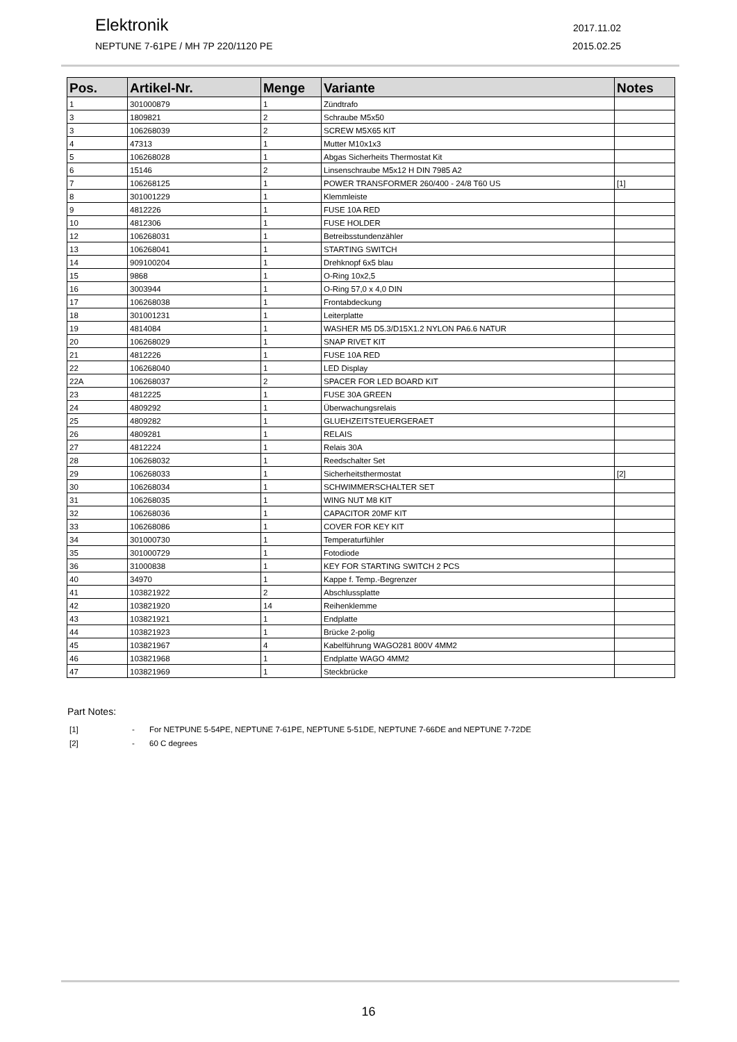Elektronik
2017.11.02
NEPTUNE 7-61PE / MH 7P 220/1120 PE 2015.02.25
| Pos. | Artikel-Nr. | Menge | Variante | Notes |
| --- | --- | --- | --- | --- |
| 1 | 301000879 | 1 | Zündtrafo | |
| 3 | 1809821 | 2 | Schraube M5x50 | |
| 3 | 106268039 | 2 | SCREW M5X65 KIT | |
| 4 | 47313 | 1 | Mutter M10x1x3 | |
| 5 | 106268028 | 1 | Abgas Sicherheits Thermostat Kit | |
| 6 | 15146 | 2 | Linsenschraube M5x12 H DIN 7985 A2 | |
| 7 | 106268125 | 1 | POWER TRANSFORMER 260/400 - 24/8 T60 US | [1] |
| 8 | 301001229 | 1 | Klemmleiste | |
| 9 | 4812226 | 1 | FUSE 10A RED | |
| 10 | 4812306 | 1 | FUSE HOLDER | |
| 12 | 106268031 | 1 | Betreibsstundenzähler | |
| 13 | 106268041 | 1 | STARTING SWITCH | |
| 14 | 909100204 | 1 | Drehknopf 6x5 blau | |
| 15 | 9868 | 1 | O-Ring 10x2,5 | |
| 16 | 3003944 | 1 | O-Ring 57,0 x 4,0 DIN | |
| 17 | 106268038 | 1 | Frontabdeckung | |
| 18 | 301001231 | 1 | Leiterplatte | |
| 19 | 4814084 | 1 | WASHER M5 D5.3/D15X1.2 NYLON PA6.6 NATUR | |
| 20 | 106268029 | 1 | SNAP RIVET KIT | |
| 21 | 4812226 | 1 | FUSE 10A RED | |
| 22 | 106268040 | 1 | LED Display | |
| 22A | 106268037 | 2 | SPACER FOR LED BOARD KIT | |
| 23 | 4812225 | 1 | FUSE 30A GREEN | |
| 24 | 4809292 | 1 | Überwachungsrelais | |
| 25 | 4809282 | 1 | GLUEHZEITSTEUERGERAET | |
| 26 | 4809281 | 1 | RELAIS | |
| 27 | 4812224 | 1 | Relais 30A | |
| 28 | 106268032 | 1 | Reedschalter Set | |
| 29 | 106268033 | 1 | Sicherheitsthermostat | [2] |
| 30 | 106268034 | 1 | SCHWIMMERSCHALTER SET | |
| 31 | 106268035 | 1 | WING NUT M8 KIT | |
| 32 | 106268036 | 1 | CAPACITOR 20MF KIT | |
| 33 | 106268086 | 1 | COVER FOR KEY KIT | |
| 34 | 301000730 | 1 | Temperaturfühler | |
| 35 | 301000729 | 1 | Fotodiode | |
| 36 | 31000838 | 1 | KEY FOR STARTING SWITCH 2 PCS | |
| 40 | 34970 | 1 | Kappe f. Temp.-Begrenzer | |
| 41 | 103821922 | 2 | Abschlussplatte | |
| 42 | 103821920 | 14 | Reihenklemme | |
| 43 | 103821921 | 1 | Endplatte | |
| 44 | 103821923 | 1 | Brücke 2-polig | |
| 45 | 103821967 | 4 | Kabelführung WAGO281 800V 4MM2 | |
| 46 | 103821968 | 1 | Endplatte WAGO 4MM2 | |
| 47 | 103821969 | 1 | Steckbrücke | |
Part Notes:
[1] - For NETPUNE 5-54PE, NEPTUNE 7-61PE, NEPTUNE 5-51DE, NEPTUNE 7-66DE and NEPTUNE 7-72DE
[2] - 60 C degrees
16